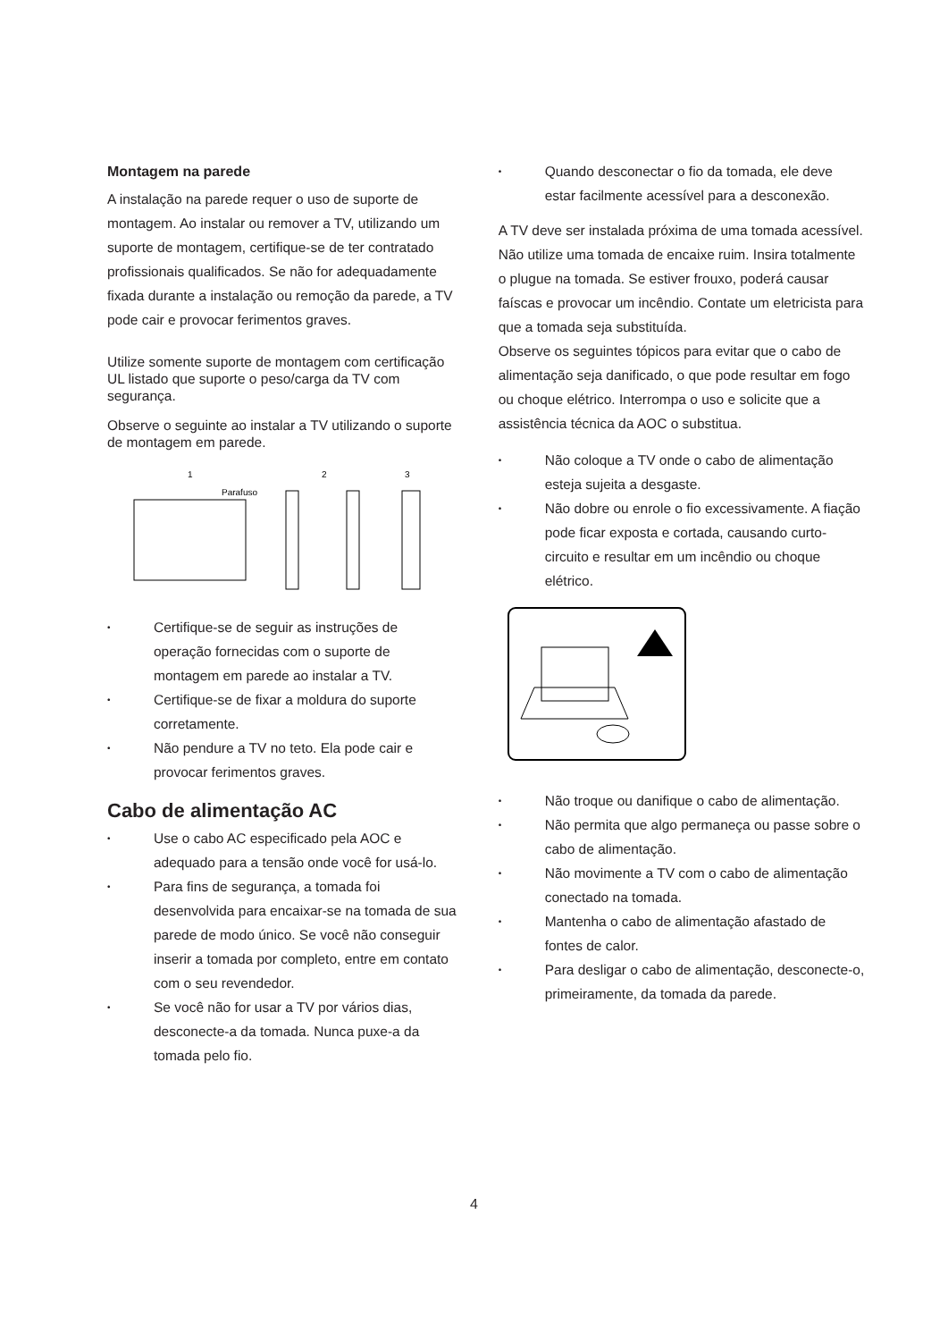Montagem na parede
A instalação na parede requer o uso de suporte de montagem. Ao instalar ou remover a TV, utilizando um suporte de montagem, certifique-se de ter contratado profissionais qualificados. Se não for adequadamente fixada durante a instalação ou remoção da parede, a TV pode cair e provocar ferimentos graves.
Utilize somente suporte de montagem com certificação UL listado que suporte o peso/carga da TV com segurança.
Observe o seguinte ao instalar a TV utilizando o suporte de montagem em parede.
1
2
3
Parafuso
• Certifique-se de seguir as instruções de operação fornecidas com o suporte de montagem em parede ao instalar a TV.
• Certifique-se de fixar a moldura do suporte corretamente.
• Não pendure a TV no teto. Ela pode cair e provocar ferimentos graves.
Cabo de alimentação AC
• Use o cabo AC especificado pela AOC e adequado para a tensão onde você for usá-lo.
• Para fins de segurança, a tomada foi desenvolvida para encaixar-se na tomada de sua parede de modo único. Se você não conseguir inserir a tomada por completo, entre em contato com o seu revendedor.
• Se você não for usar a TV por vários dias, desconecte-a da tomada. Nunca puxe-a da tomada pelo fio.
• Quando desconectar o fio da tomada, ele deve estar facilmente acessível para a desconexão.
A TV deve ser instalada próxima de uma tomada acessível. Não utilize uma tomada de encaixe ruim. Insira totalmente o plugue na tomada. Se estiver frouxo, poderá causar faíscas e provocar um incêndio. Contate um eletricista para que a tomada seja substituída.
Observe os seguintes tópicos para evitar que o cabo de alimentação seja danificado, o que pode resultar em fogo ou choque elétrico. Interrompa o uso e solicite que a assistência técnica da AOC o substitua.
• Não coloque a TV onde o cabo de alimentação esteja sujeita a desgaste.
• Não dobre ou enrole o fio excessivamente. A fiação pode ficar exposta e cortada, causando curto-circuito e resultar em um incêndio ou choque elétrico.
• Não troque ou danifique o cabo de alimentação.
• Não permita que algo permaneça ou passe sobre o cabo de alimentação.
• Não movimente a TV com o cabo de alimentação conectado na tomada.
• Mantenha o cabo de alimentação afastado de fontes de calor.
• Para desligar o cabo de alimentação, desconecte-o, primeiramente, da tomada da parede.
4